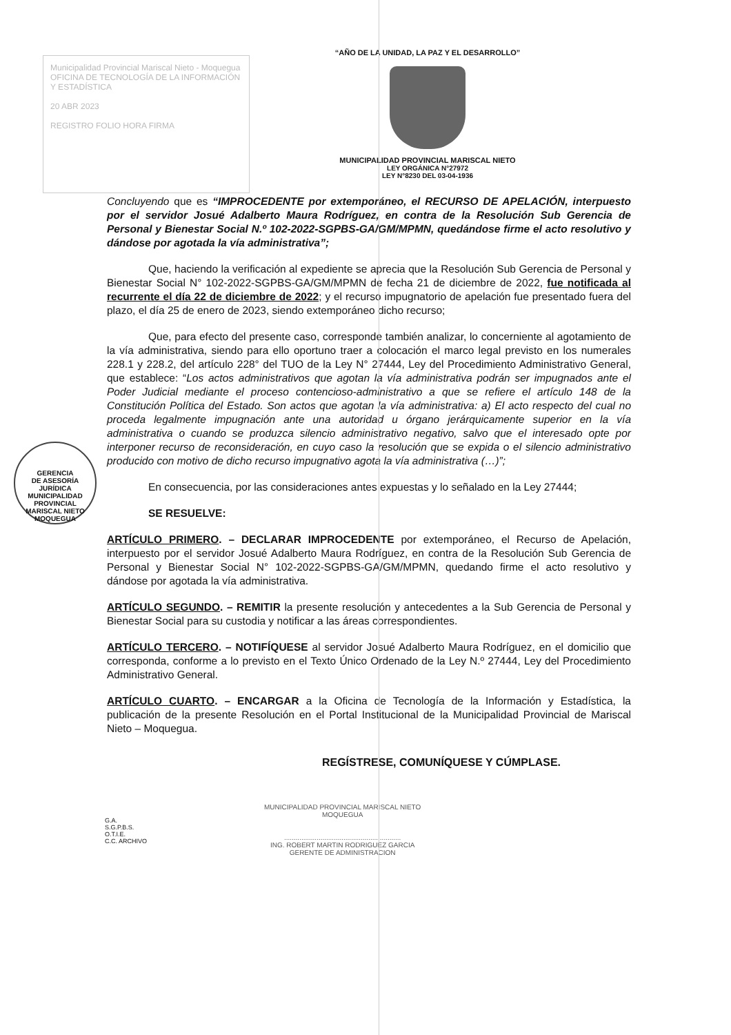Municipalidad Provincial Mariscal Nieto - Moquegua
OFICINA DE TECNOLOGÍA DE LA INFORMACIÓN Y ESTADÍSTICA
20 ABR 2023
REGISTRO FOLIO HORA FIRMA
“AÑO DE LA UNIDAD, LA PAZ Y EL DESARROLLO”
MUNICIPALIDAD PROVINCIAL MARISCAL NIETO
LEY ORGÁNICA N°27972
LEY N°8230 DEL 03-04-1936
GERENCIA
DE ASESORÍA
JURÍDICA
MUNICIPALIDAD PROVINCIAL MARISCAL NIETO MOQUEGUA
Concluyendo que es “IMPROCEDENTE por extemporáneo, el RECURSO DE APELACIÓN, interpuesto por el servidor Josué Adalberto Maura Rodríguez, en contra de la Resolución Sub Gerencia de Personal y Bienestar Social N.º 102-2022-SGPBS-GA/GM/MPMN, quedándose firme el acto resolutivo y dándose por agotada la vía administrativa”;
Que, haciendo la verificación al expediente se aprecia que la Resolución Sub Gerencia de Personal y Bienestar Social N° 102-2022-SGPBS-GA/GM/MPMN de fecha 21 de diciembre de 2022, fue notificada al recurrente el día 22 de diciembre de 2022; y el recurso impugnatorio de apelación fue presentado fuera del plazo, el día 25 de enero de 2023, siendo extemporáneo dicho recurso;
Que, para efecto del presente caso, corresponde también analizar, lo concerniente al agotamiento de la vía administrativa, siendo para ello oportuno traer a colocación el marco legal previsto en los numerales 228.1 y 228.2, del artículo 228° del TUO de la Ley N° 27444, Ley del Procedimiento Administrativo General, que establece: “Los actos administrativos que agotan la vía administrativa podrán ser impugnados ante el Poder Judicial mediante el proceso contencioso-administrativo a que se refiere el artículo 148 de la Constitución Política del Estado. Son actos que agotan la vía administrativa: a) El acto respecto del cual no proceda legalmente impugnación ante una autoridad u órgano jerárquicamente superior en la vía administrativa o cuando se produzca silencio administrativo negativo, salvo que el interesado opte por interponer recurso de reconsideración, en cuyo caso la resolución que se expida o el silencio administrativo producido con motivo de dicho recurso impugnativo agota la vía administrativa (…)”;
En consecuencia, por las consideraciones antes expuestas y lo señalado en la Ley 27444;
SE RESUELVE:
ARTÍCULO PRIMERO. – DECLARAR IMPROCEDENTE por extemporáneo, el Recurso de Apelación, interpuesto por el servidor Josué Adalberto Maura Rodríguez, en contra de la Resolución Sub Gerencia de Personal y Bienestar Social N° 102-2022-SGPBS-GA/GM/MPMN, quedando firme el acto resolutivo y dándose por agotada la vía administrativa.
ARTÍCULO SEGUNDO. – REMITIR la presente resolución y antecedentes a la Sub Gerencia de Personal y Bienestar Social para su custodia y notificar a las áreas correspondientes.
ARTÍCULO TERCERO. – NOTIFÍQUESE al servidor Josué Adalberto Maura Rodríguez, en el domicilio que corresponda, conforme a lo previsto en el Texto Único Ordenado de la Ley N.º 27444, Ley del Procedimiento Administrativo General.
ARTÍCULO CUARTO. – ENCARGAR a la Oficina de Tecnología de la Información y Estadística, la publicación de la presente Resolución en el Portal Institucional de la Municipalidad Provincial de Mariscal Nieto – Moquegua.
REGÍSTRESE, COMUNÍQUESE Y CÚMPLASE.
G.A.
S.G.P.B.S.
O.T.I.E.
C.C. ARCHIVO
MUNICIPALIDAD PROVINCIAL MARISCAL NIETO
MOQUEGUA
.............................................................
ING. ROBERT MARTIN RODRIGUEZ GARCIA
GERENTE DE ADMINISTRACION